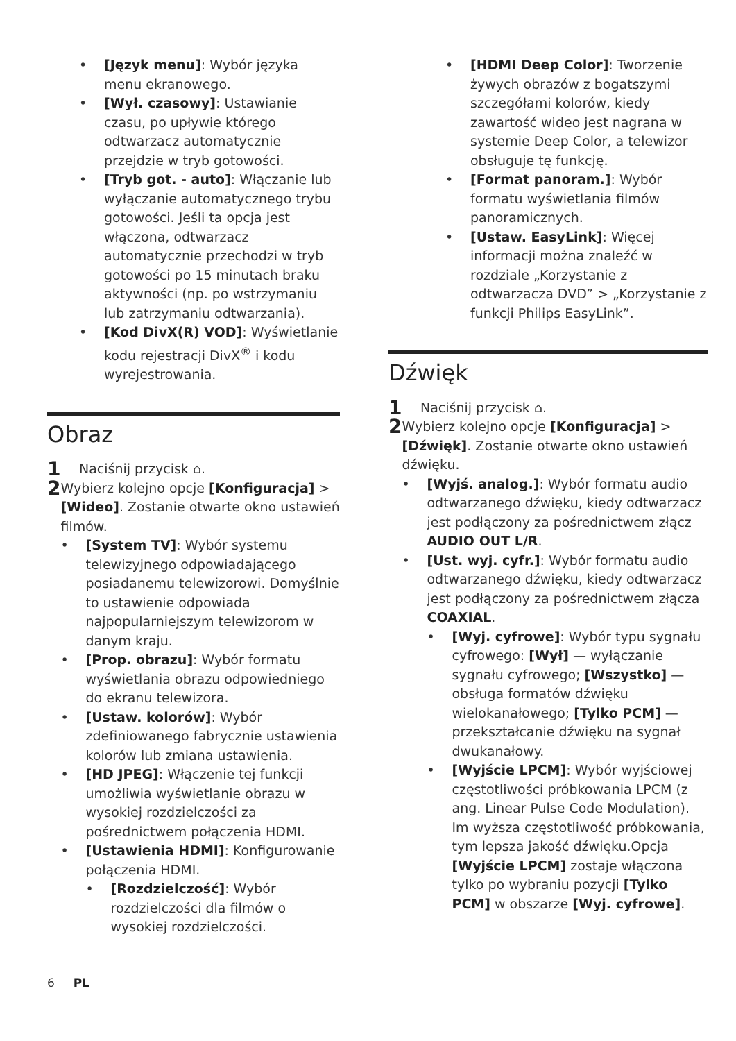• [Język menu]: Wybór języka menu ekranowego.
• [Wył. czasowy]: Ustawianie czasu, po upływie którego odtwarzacz automatycznie przejdzie w tryb gotowości.
• [Tryb got. - auto]: Włączanie lub wyłączanie automatycznego trybu gotowości. Jeśli ta opcja jest włączona, odtwarzacz automatycznie przechodzi w tryb gotowości po 15 minutach braku aktywności (np. po wstrzymaniu lub zatrzymaniu odtwarzania).
• [Kod DivX(R) VOD]: Wyświetlanie kodu rejestracji DivX<sup>®</sup> i kodu wyrejestrowania.
Obraz
1 Naciśnij przycisk ⌂.
2
Wybierz kolejno opcje [Konfiguracja] > [Wideo]. Zostanie otwarte okno ustawień filmów.
• [System TV]: Wybór systemu telewizyjnego odpowiadającego posiadanemu telewizorowi. Domyślnie to ustawienie odpowiada najpopularniejszym telewizorom w danym kraju.
• [Prop. obrazu]: Wybór formatu wyświetlania obrazu odpowiedniego do ekranu telewizora.
• [Ustaw. kolorów]: Wybór zdefiniowanego fabrycznie ustawienia kolorów lub zmiana ustawienia.
• [HD JPEG]: Włączenie tej funkcji umożliwia wyświetlanie obrazu w wysokiej rozdzielczości za pośrednictwem połączenia HDMI.
• [Ustawienia HDMI]: Konfigurowanie połączenia HDMI.
• [Rozdzielczość]: Wybór rozdzielczości dla filmów o wysokiej rozdzielczości.
• [HDMI Deep Color]: Tworzenie żywych obrazów z bogatszymi szczegółami kolorów, kiedy zawartość wideo jest nagrana w systemie Deep Color, a telewizor obsługuje tę funkcję.
• [Format panoram.]: Wybór formatu wyświetlania filmów panoramicznych.
• [Ustaw. EasyLink]: Więcej informacji można znaleźć w rozdziale „Korzystanie z odtwarzacza DVD” > „Korzystanie z funkcji Philips EasyLink”.
Dźwięk
1 Naciśnij przycisk ⌂.
2
Wybierz kolejno opcje [Konfiguracja] > [Dźwięk]. Zostanie otwarte okno ustawień dźwięku.
• [Wyjś. analog.]: Wybór formatu audio odtwarzanego dźwięku, kiedy odtwarzacz jest podłączony za pośrednictwem złącz AUDIO OUT L/R.
• [Ust. wyj. cyfr.]: Wybór formatu audio odtwarzanego dźwięku, kiedy odtwarzacz jest podłączony za pośrednictwem złącza COAXIAL.
• [Wyj. cyfrowe]: Wybór typu sygnału cyfrowego: [Wył] — wyłączanie sygnału cyfrowego; [Wszystko] — obsługa formatów dźwięku wielokanałowego; [Tylko PCM] — przekształcanie dźwięku na sygnał dwukanałowy.
• [Wyjście LPCM]: Wybór wyjściowej częstotliwości próbkowania LPCM (z ang. Linear Pulse Code Modulation). Im wyższa częstotliwość próbkowania, tym lepsza jakość dźwięku.Opcja [Wyjście LPCM] zostaje włączona tylko po wybraniu pozycji [Tylko PCM] w obszarze [Wyj. cyfrowe].
6 PL